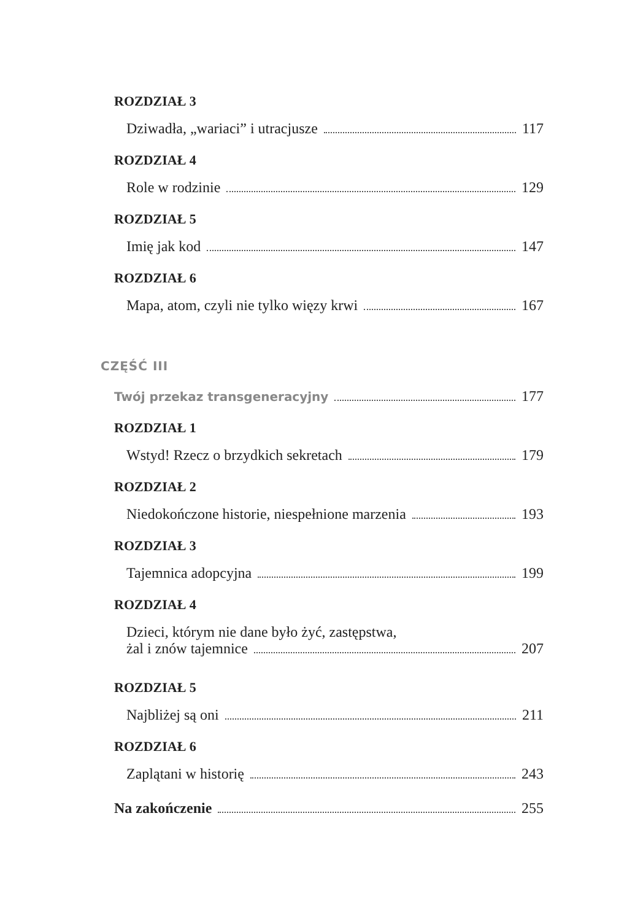ROZDZIAŁ 3
Dziwadła, „wariaci” i utracjusze 117
ROZDZIAŁ 4
Role w rodzinie 129
ROZDZIAŁ 5
Imię jak kod 147
ROZDZIAŁ 6
Mapa, atom, czyli nie tylko więzy krwi 167
CZĘŚĆ III
Twój przekaz transgeneracyjny 177
ROZDZIAŁ 1
Wstyd! Rzecz o brzydkich sekretach 179
ROZDZIAŁ 2
Niedokończone historie, niespełnione marzenia 193
ROZDZIAŁ 3
Tajemnica adopcyjna 199
ROZDZIAŁ 4
Dzieci, którym nie dane było żyć, zastępstwa,
żal i znów tajemnice 207
ROZDZIAŁ 5
Najbliżej są oni 211
ROZDZIAŁ 6
Zaplątani w historię 243
Na zakończenie 255